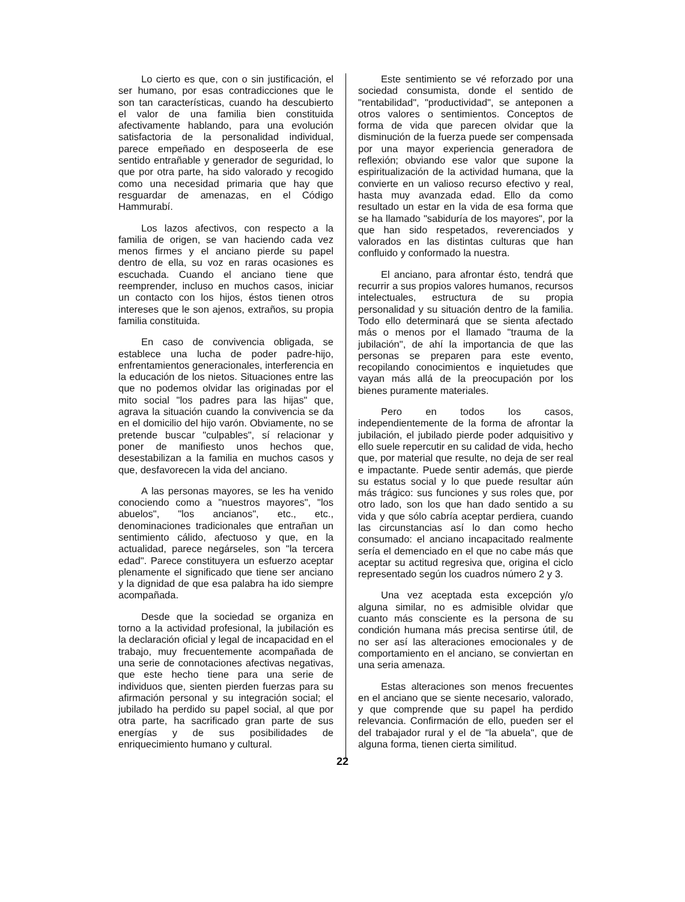Lo cierto es que, con o sin justificación, el ser humano, por esas contradicciones que le son tan características, cuando ha descubierto el valor de una familia bien constituida afectivamente hablando, para una evolución satisfactoria de la personalidad individual, parece empeñado en desposeerla de ese sentido entrañable y generador de seguridad, lo que por otra parte, ha sido valorado y recogido como una necesidad primaria que hay que resguardar de amenazas, en el Código Hammurabí.
Los lazos afectivos, con respecto a la familia de origen, se van haciendo cada vez menos firmes y el anciano pierde su papel dentro de ella, su voz en raras ocasiones es escuchada. Cuando el anciano tiene que reemprender, incluso en muchos casos, iniciar un contacto con los hijos, éstos tienen otros intereses que le son ajenos, extraños, su propia familia constituida.
En caso de convivencia obligada, se establece una lucha de poder padre-hijo, enfrentamientos generacionales, interferencia en la educación de los nietos. Situaciones entre las que no podemos olvidar las originadas por el mito social "los padres para las hijas" que, agrava la situación cuando la convivencia se da en el domicilio del hijo varón. Obviamente, no se pretende buscar "culpables", sí relacionar y poner de manifiesto unos hechos que, desestabilizan a la familia en muchos casos y que, desfavorecen la vida del anciano.
A las personas mayores, se les ha venido conociendo como a "nuestros mayores", "los abuelos", "los ancianos", etc., etc., denominaciones tradicionales que entrañan un sentimiento cálido, afectuoso y que, en la actualidad, parece negárseles, son "la tercera edad". Parece constituyera un esfuerzo aceptar plenamente el significado que tiene ser anciano y la dignidad de que esa palabra ha ido siempre acompañada.
Desde que la sociedad se organiza en torno a la actividad profesional, la jubilación es la declaración oficial y legal de incapacidad en el trabajo, muy frecuentemente acompañada de una serie de connotaciones afectivas negativas, que este hecho tiene para una serie de individuos que, sienten pierden fuerzas para su afirmación personal y su integración social; el jubilado ha perdido su papel social, al que por otra parte, ha sacrificado gran parte de sus energías y de sus posibilidades de enriquecimiento humano y cultural.
Este sentimiento se vé reforzado por una sociedad consumista, donde el sentido de "rentabilidad", "productividad", se anteponen a otros valores o sentimientos. Conceptos de forma de vida que parecen olvidar que la disminución de la fuerza puede ser compensada por una mayor experiencia generadora de reflexión; obviando ese valor que supone la espiritualización de la actividad humana, que la convierte en un valioso recurso efectivo y real, hasta muy avanzada edad. Ello da como resultado un estar en la vida de esa forma que se ha llamado "sabiduría de los mayores", por la que han sido respetados, reverenciados y valorados en las distintas culturas que han confluido y conformado la nuestra.
El anciano, para afrontar ésto, tendrá que recurrir a sus propios valores humanos, recursos intelectuales, estructura de su propia personalidad y su situación dentro de la familia. Todo ello determinará que se sienta afectado más o menos por el llamado "trauma de la jubilación", de ahí la importancia de que las personas se preparen para este evento, recopilando conocimientos e inquietudes que vayan más allá de la preocupación por los bienes puramente materiales.
Pero en todos los casos, independientemente de la forma de afrontar la jubilación, el jubilado pierde poder adquisitivo y ello suele repercutir en su calidad de vida, hecho que, por material que resulte, no deja de ser real e impactante. Puede sentir además, que pierde su estatus social y lo que puede resultar aún más trágico: sus funciones y sus roles que, por otro lado, son los que han dado sentido a su vida y que sólo cabría aceptar perdiera, cuando las circunstancias así lo dan como hecho consumado: el anciano incapacitado realmente sería el demenciado en el que no cabe más que aceptar su actitud regresiva que, origina el ciclo representado según los cuadros número 2 y 3.
Una vez aceptada esta excepción y/o alguna similar, no es admisible olvidar que cuanto más consciente es la persona de su condición humana más precisa sentirse útil, de no ser así las alteraciones emocionales y de comportamiento en el anciano, se conviertan en una seria amenaza.
Estas alteraciones son menos frecuentes en el anciano que se siente necesario, valorado, y que comprende que su papel ha perdido relevancia. Confirmación de ello, pueden ser el del trabajador rural y el de "la abuela", que de alguna forma, tienen cierta similitud.
22